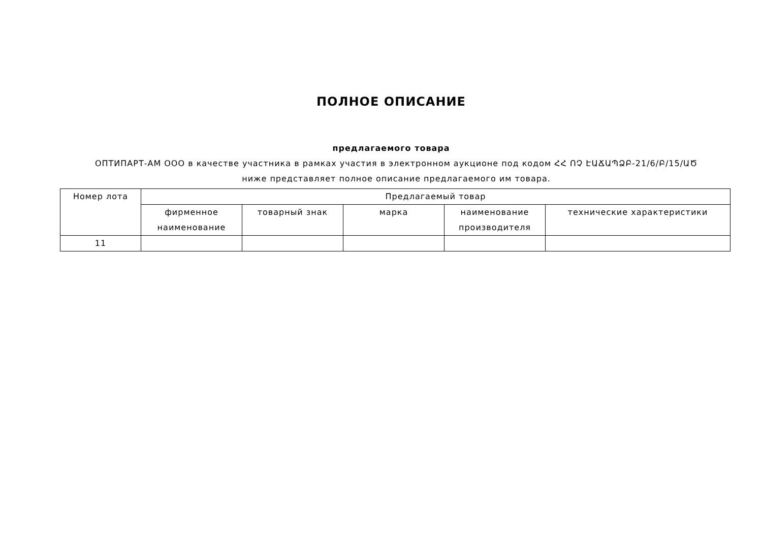ПОЛНОЕ ОПИСАНИЕ
предлагаемого товара
ОПТИПАРТ-АМ ООО в качестве участника в рамках участия в электронном аукционе под кодом ՀՀ ՈՉ ԷԱՃԱՊՁԲ-21/6/Բ/15/ԱԾ
ниже представляет полное описание предлагаемого им товара.
| Номер лота | Предлагаемый товар | | | | |
| --- | --- | --- | --- | --- | --- |
| | фирменное наименование | товарный знак | марка | наименование производителя | технические характеристики |
| 11 | | | | | |